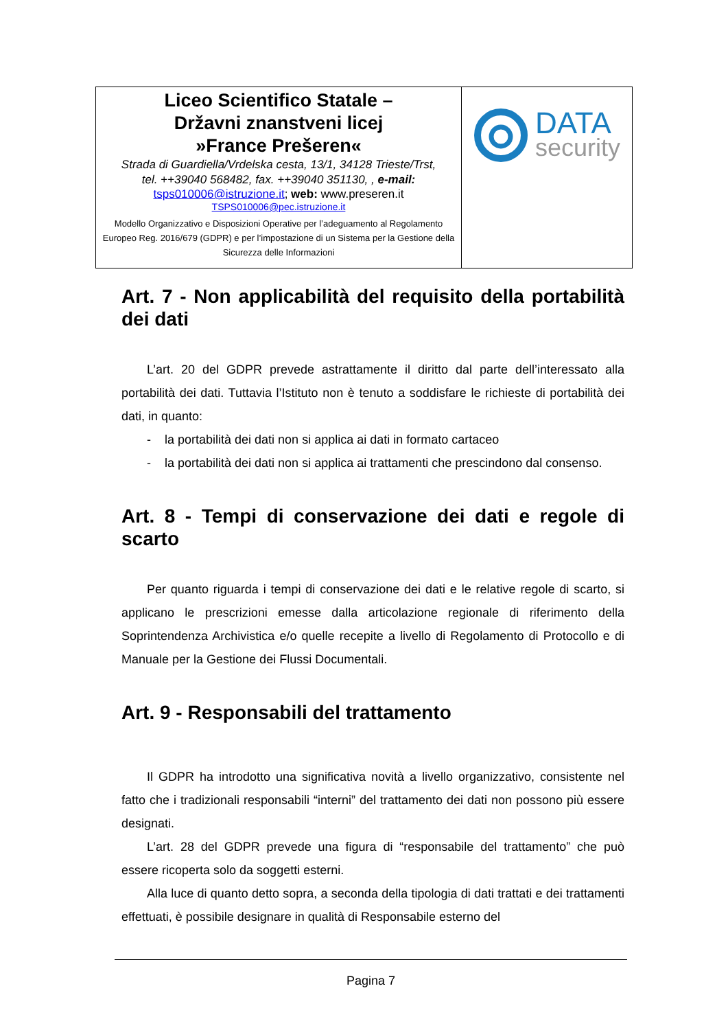| Liceo Scientifico Statale – Državni znanstveni licej »France Prešeren« Strada di Guardiella/Vrdelska cesta, 13/1, 34128 Trieste/Trst, tel. ++39040 568482, fax. ++39040 351130, , e-mail: tsps010006@istruzione.it ; web: www.preseren.it TSPS010006@pec.istruzione.it Modello Organizzativo e Disposizioni Operative per l’adeguamento al Regolamento Europeo Reg. 2016/679 (GDPR) e per l’impostazione di un Sistema per la Gestione della Sicurezza delle Informazioni | DATA security |
Art. 7 - Non applicabilità del requisito della portabilità dei dati
L’art. 20 del GDPR prevede astrattamente il diritto dal parte dell’interessato alla portabilità dei dati. Tuttavia l’Istituto non è tenuto a soddisfare le richieste di portabilità dei dati, in quanto:
- la portabilità dei dati non si applica ai dati in formato cartaceo
- la portabilità dei dati non si applica ai trattamenti che prescindono dal consenso.
Art. 8 - Tempi di conservazione dei dati e regole di scarto
Per quanto riguarda i tempi di conservazione dei dati e le relative regole di scarto, si applicano le prescrizioni emesse dalla articolazione regionale di riferimento della Soprintendenza Archivistica e/o quelle recepite a livello di Regolamento di Protocollo e di Manuale per la Gestione dei Flussi Documentali.
Art. 9 - Responsabili del trattamento
Il GDPR ha introdotto una significativa novità a livello organizzativo, consistente nel fatto che i tradizionali responsabili “interni” del trattamento dei dati non possono più essere designati.
L’art. 28 del GDPR prevede una figura di “responsabile del trattamento” che può essere ricoperta solo da soggetti esterni.
Alla luce di quanto detto sopra, a seconda della tipologia di dati trattati e dei trattamenti effettuati, è possibile designare in qualità di Responsabile esterno del
Pagina 7